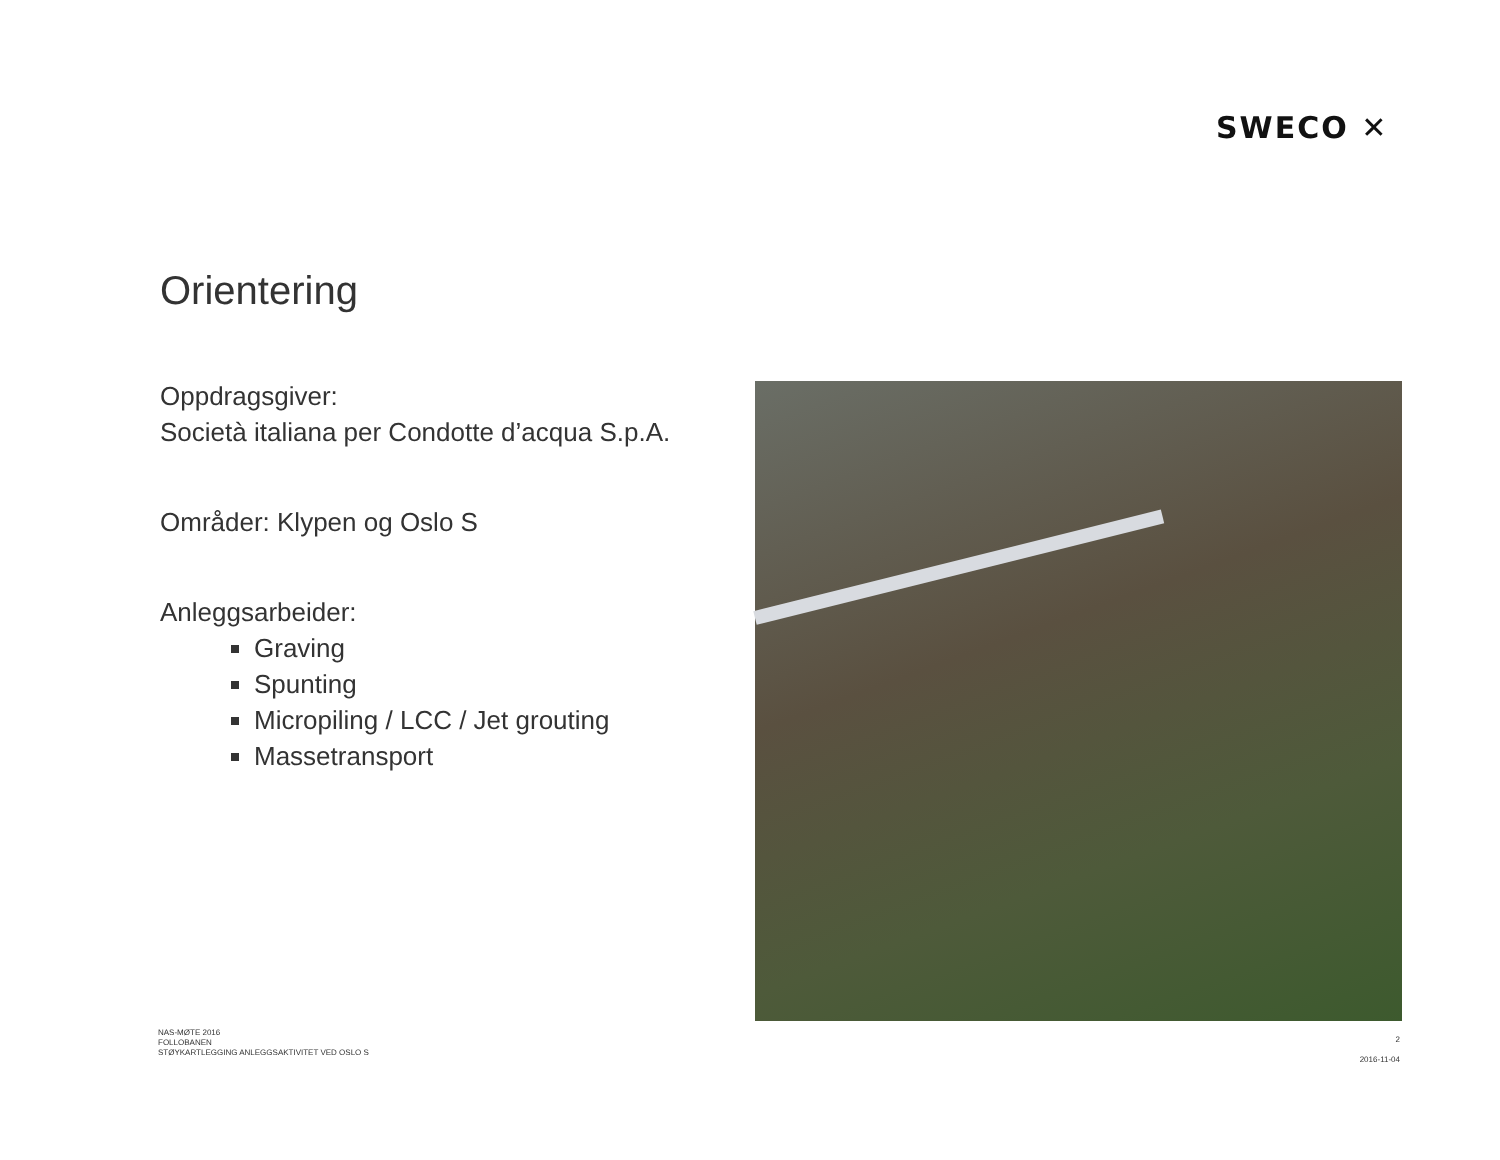SWECO ✕
Orientering
Oppdragsgiver:
Società italiana per Condotte d’acqua S.p.A.
Områder: Klypen og Oslo S
Anleggsarbeider:
Graving
Spunting
Micropiling / LCC / Jet grouting
Massetransport
NAS-MØTE 2016
FOLLOBANEN
STØYKARTLEGGING ANLEGGSAKTIVITET VED OSLO S
2
2016-11-04